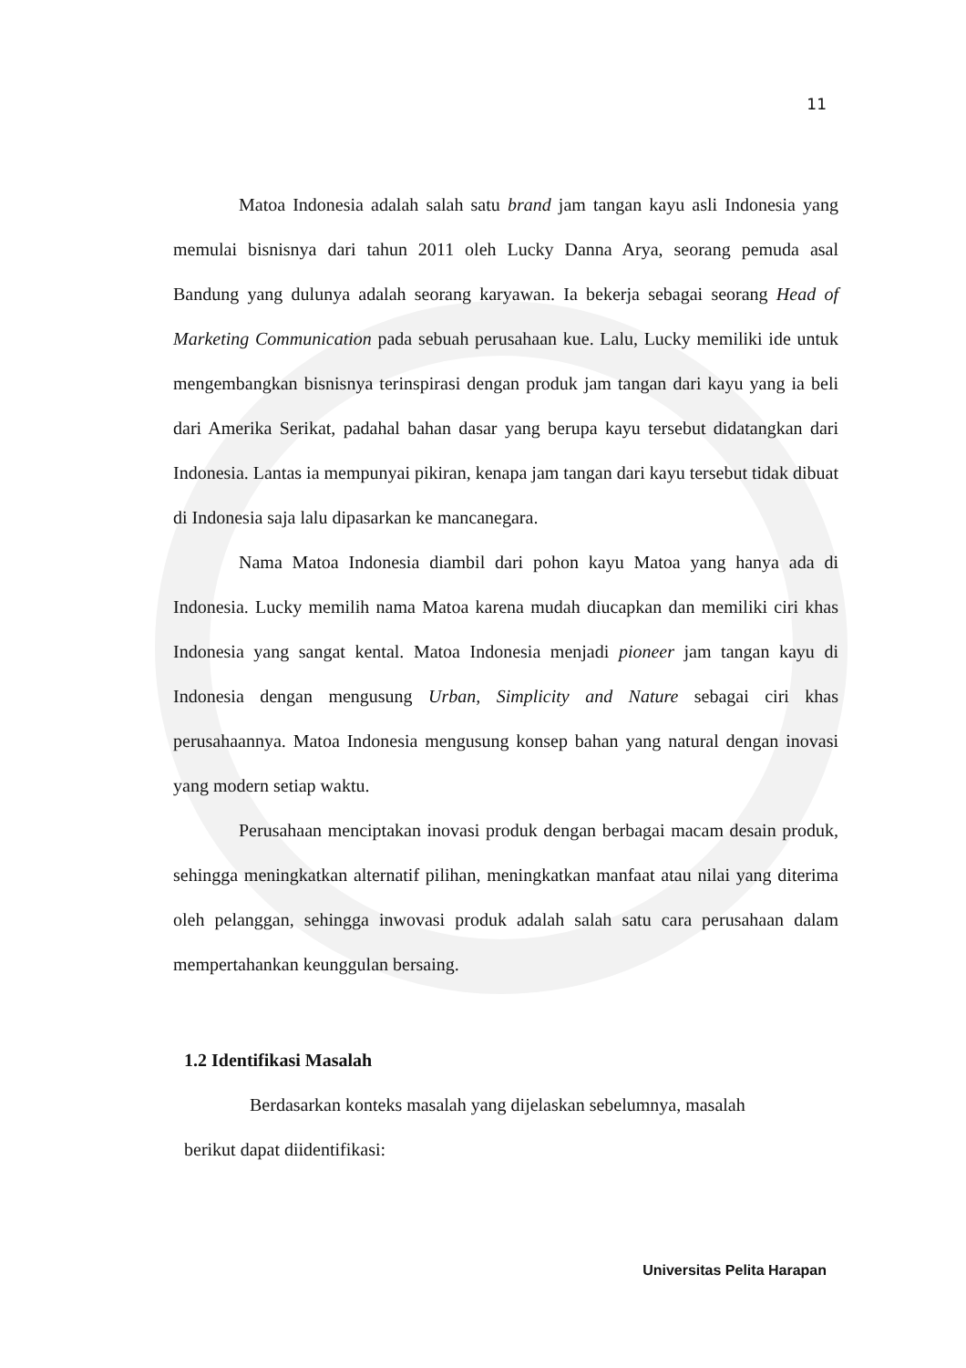11
Matoa Indonesia adalah salah satu brand jam tangan kayu asli Indonesia yang memulai bisnisnya dari tahun 2011 oleh Lucky Danna Arya, seorang pemuda asal Bandung yang dulunya adalah seorang karyawan. Ia bekerja sebagai seorang Head of Marketing Communication pada sebuah perusahaan kue. Lalu, Lucky memiliki ide untuk mengembangkan bisnisnya terinspirasi dengan produk jam tangan dari kayu yang ia beli dari Amerika Serikat, padahal bahan dasar yang berupa kayu tersebut didatangkan dari Indonesia. Lantas ia mempunyai pikiran, kenapa jam tangan dari kayu tersebut tidak dibuat di Indonesia saja lalu dipasarkan ke mancanegara.
Nama Matoa Indonesia diambil dari pohon kayu Matoa yang hanya ada di Indonesia. Lucky memilih nama Matoa karena mudah diucapkan dan memiliki ciri khas Indonesia yang sangat kental. Matoa Indonesia menjadi pioneer jam tangan kayu di Indonesia dengan mengusung Urban, Simplicity and Nature sebagai ciri khas perusahaannya. Matoa Indonesia mengusung konsep bahan yang natural dengan inovasi yang modern setiap waktu.
Perusahaan menciptakan inovasi produk dengan berbagai macam desain produk, sehingga meningkatkan alternatif pilihan, meningkatkan manfaat atau nilai yang diterima oleh pelanggan, sehingga inwovasi produk adalah salah satu cara perusahaan dalam mempertahankan keunggulan bersaing.
1.2 Identifikasi Masalah
Berdasarkan konteks masalah yang dijelaskan sebelumnya, masalah berikut dapat diidentifikasi:
Universitas Pelita Harapan